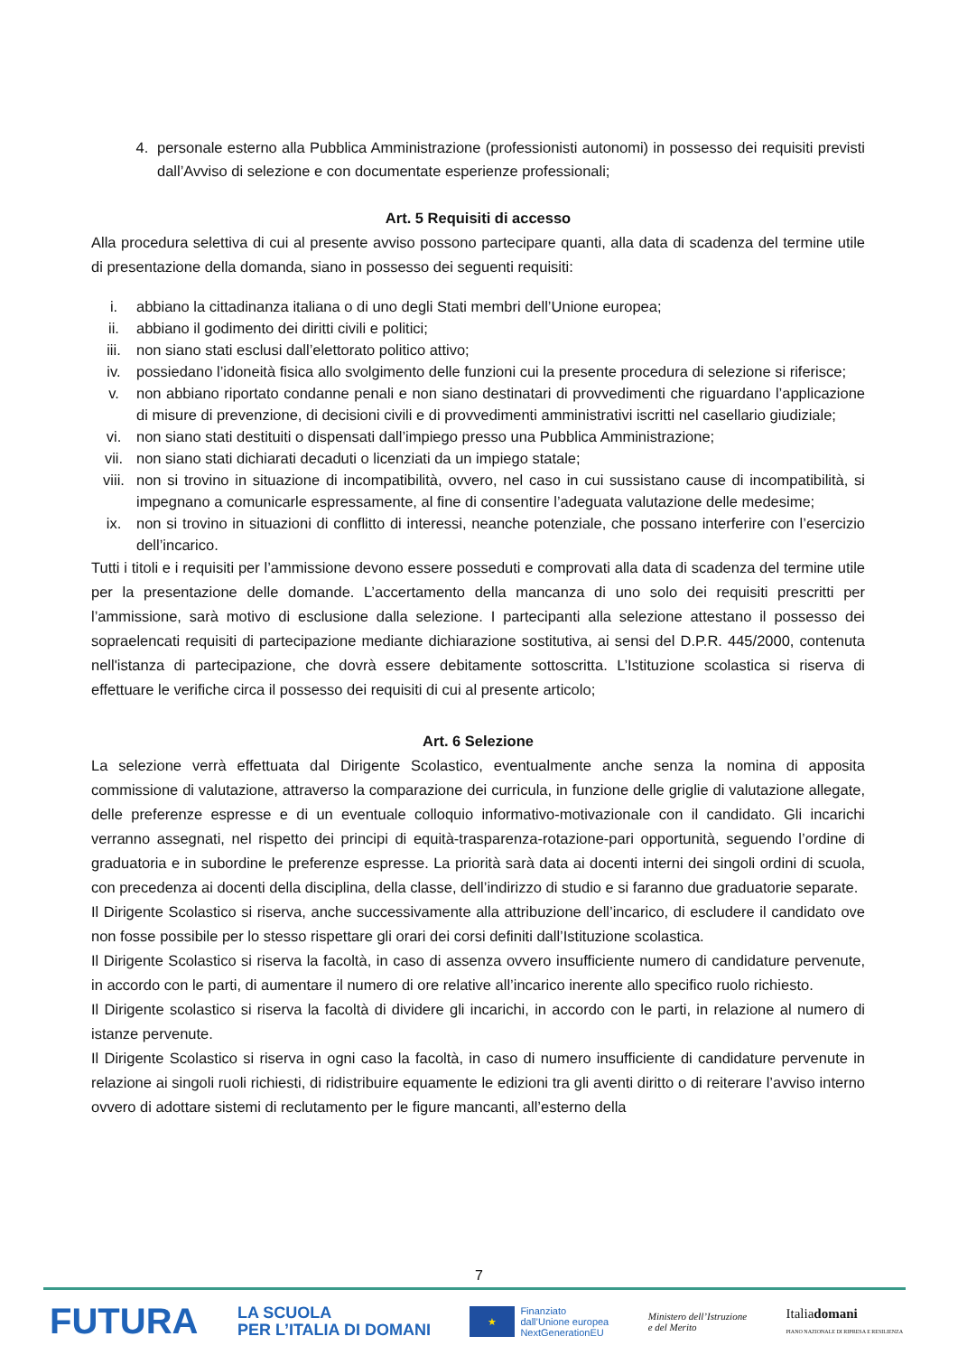4. personale esterno alla Pubblica Amministrazione (professionisti autonomi) in possesso dei requisiti previsti dall’Avviso di selezione e con documentate esperienze professionali;
Art. 5 Requisiti di accesso
Alla procedura selettiva di cui al presente avviso possono partecipare quanti, alla data di scadenza del termine utile di presentazione della domanda, siano in possesso dei seguenti requisiti:
i. abbiano la cittadinanza italiana o di uno degli Stati membri dell’Unione europea;
ii. abbiano il godimento dei diritti civili e politici;
iii. non siano stati esclusi dall’elettorato politico attivo;
iv. possiedano l’idoneità fisica allo svolgimento delle funzioni cui la presente procedura di selezione si riferisce;
v. non abbiano riportato condanne penali e non siano destinatari di provvedimenti che riguardano l’applicazione di misure di prevenzione, di decisioni civili e di provvedimenti amministrativi iscritti nel casellario giudiziale;
vi. non siano stati destituiti o dispensati dall’impiego presso una Pubblica Amministrazione;
vii. non siano stati dichiarati decaduti o licenziati da un impiego statale;
viii. non si trovino in situazione di incompatibilità, ovvero, nel caso in cui sussistano cause di incompatibilità, si impegnano a comunicarle espressamente, al fine di consentire l’adeguata valutazione delle medesime;
ix. non si trovino in situazioni di conflitto di interessi, neanche potenziale, che possano interferire con l’esercizio dell’incarico.
Tutti i titoli e i requisiti per l’ammissione devono essere posseduti e comprovati alla data di scadenza del termine utile per la presentazione delle domande. L’accertamento della mancanza di uno solo dei requisiti prescritti per l’ammissione, sarà motivo di esclusione dalla selezione. I partecipanti alla selezione attestano il possesso dei sopraelencati requisiti di partecipazione mediante dichiarazione sostitutiva, ai sensi del D.P.R. 445/2000, contenuta nell'istanza di partecipazione, che dovrà essere debitamente sottoscritta. L’Istituzione scolastica si riserva di effettuare le verifiche circa il possesso dei requisiti di cui al presente articolo;
Art. 6 Selezione
La selezione verrà effettuata dal Dirigente Scolastico, eventualmente anche senza la nomina di apposita commissione di valutazione, attraverso la comparazione dei curricula, in funzione delle griglie di valutazione allegate, delle preferenze espresse e di un eventuale colloquio informativo-motivazionale con il candidato. Gli incarichi verranno assegnati, nel rispetto dei principi di equità-trasparenza-rotazione-pari opportunità, seguendo l’ordine di graduatoria e in subordine le preferenze espresse. La priorità sarà data ai docenti interni dei singoli ordini di scuola, con precedenza ai docenti della disciplina, della classe, dell’indirizzo di studio e si faranno due graduatorie separate.
Il Dirigente Scolastico si riserva, anche successivamente alla attribuzione dell’incarico, di escludere il candidato ove non fosse possibile per lo stesso rispettare gli orari dei corsi definiti dall’Istituzione scolastica.
Il Dirigente Scolastico si riserva la facoltà, in caso di assenza ovvero insufficiente numero di candidature pervenute, in accordo con le parti, di aumentare il numero di ore relative all’incarico inerente allo specifico ruolo richiesto.
Il Dirigente scolastico si riserva la facoltà di dividere gli incarichi, in accordo con le parti, in relazione al numero di istanze pervenute.
Il Dirigente Scolastico si riserva in ogni caso la facoltà, in caso di numero insufficiente di candidature pervenute in relazione ai singoli ruoli richiesti, di ridistribuire equamente le edizioni tra gli aventi diritto o di reiterare l’avviso interno ovvero di adottare sistemi di reclutamento per le figure mancanti, all’esterno della
7
FUTURA LA SCUOLA
PER L’ITALIA DI DOMANI ★ Finanziato
dall’Unione europea
NextGenerationEU Ministero dell’Istruzione
e del Merito Italiadomani
PIANO NAZIONALE DI RIPRESA E RESILIENZA